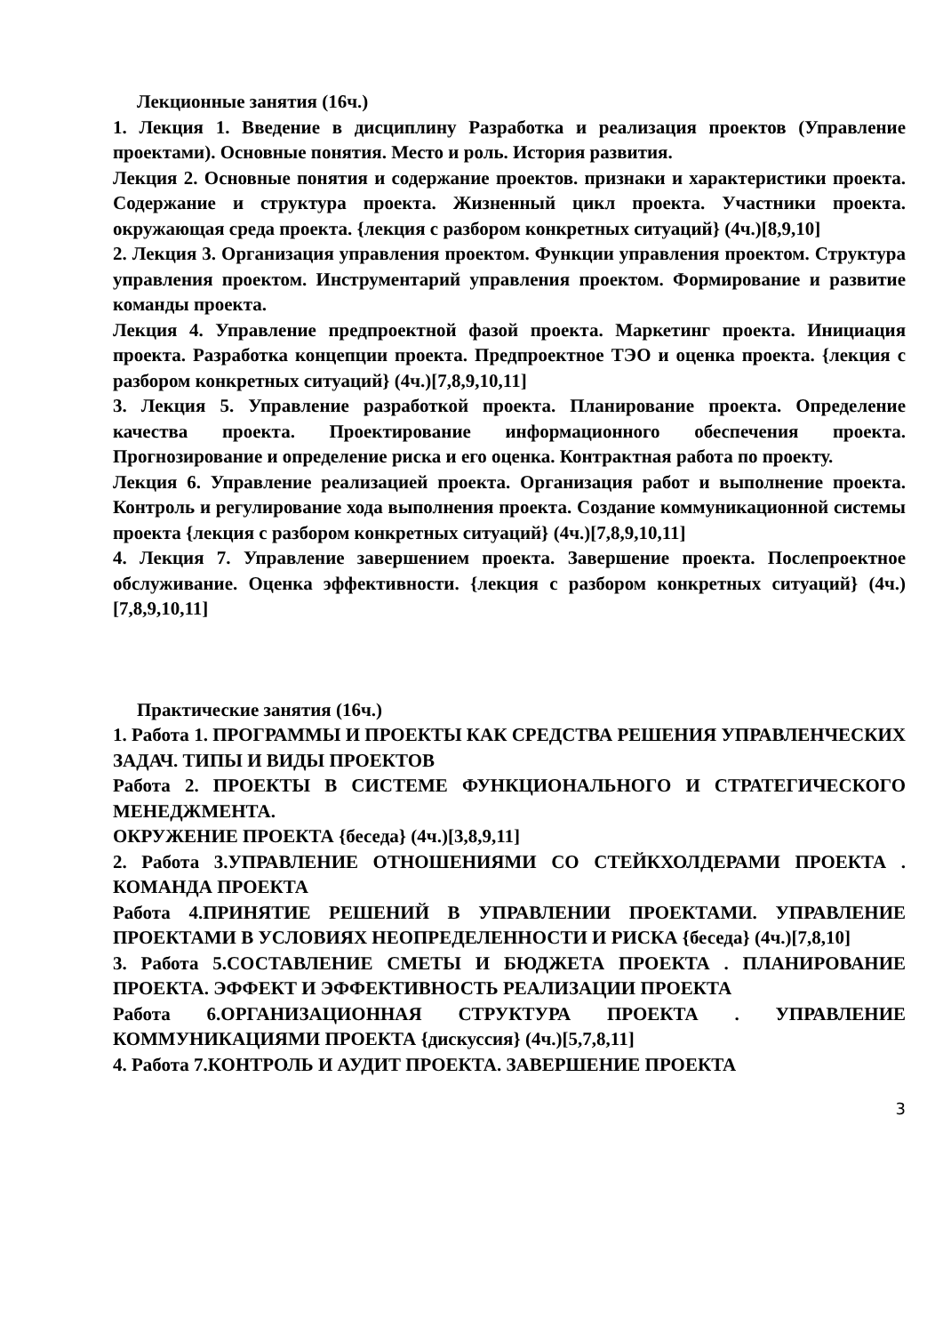Лекционные занятия (16ч.)
1. Лекция 1. Введение в дисциплину Разработка и реализация проектов (Управление проектами). Основные понятия. Место и роль. История развития.
Лекция 2. Основные понятия и содержание проектов. признаки и характеристики проекта. Содержание и структура проекта. Жизненный цикл проекта. Участники проекта. окружающая среда проекта. {лекция с разбором конкретных ситуаций} (4ч.)[8,9,10]
2. Лекция 3. Организация управления проектом. Функции управления проектом. Структура управления проектом. Инструментарий управления проектом. Формирование и развитие команды проекта.
Лекция 4. Управление предпроектной фазой проекта. Маркетинг проекта. Инициация проекта. Разработка концепции проекта. Предпроектное ТЭО и оценка проекта. {лекция с разбором конкретных ситуаций} (4ч.)[7,8,9,10,11]
3. Лекция 5. Управление разработкой проекта. Планирование проекта. Определение качества проекта. Проектирование информационного обеспечения проекта. Прогнозирование и определение риска и его оценка. Контрактная работа по проекту.
Лекция 6. Управление реализацией проекта. Организация работ и выполнение проекта. Контроль и регулирование хода выполнения проекта. Создание коммуникационной системы проекта {лекция с разбором конкретных ситуаций} (4ч.)[7,8,9,10,11]
4. Лекция 7. Управление завершением проекта. Завершение проекта. Послепроектное обслуживание. Оценка эффективности. {лекция с разбором конкретных ситуаций} (4ч.)[7,8,9,10,11]
Практические занятия (16ч.)
1. Работа 1. ПРОГРАММЫ И ПРОЕКТЫ КАК СРЕДСТВА РЕШЕНИЯ УПРАВЛЕНЧЕСКИХ ЗАДАЧ. ТИПЫ И ВИДЫ ПРОЕКТОВ
Работа 2. ПРОЕКТЫ В СИСТЕМЕ ФУНКЦИОНАЛЬНОГО И СТРАТЕГИЧЕСКОГО МЕНЕДЖМЕНТА.
ОКРУЖЕНИЕ ПРОЕКТА {беседа} (4ч.)[3,8,9,11]
2. Работа 3.УПРАВЛЕНИЕ ОТНОШЕНИЯМИ СО СТЕЙКХОЛДЕРАМИ ПРОЕКТА . КОМАНДА ПРОЕКТА
Работа 4.ПРИНЯТИЕ РЕШЕНИЙ В УПРАВЛЕНИИ ПРОЕКТАМИ. УПРАВЛЕНИЕ ПРОЕКТАМИ В УСЛОВИЯХ НЕОПРЕДЕЛЕННОСТИ И РИСКА {беседа} (4ч.)[7,8,10]
3. Работа 5.СОСТАВЛЕНИЕ СМЕТЫ И БЮДЖЕТА ПРОЕКТА . ПЛАНИРОВАНИЕ ПРОЕКТА. ЭФФЕКТ И ЭФФЕКТИВНОСТЬ РЕАЛИЗАЦИИ ПРОЕКТА
Работа 6.ОРГАНИЗАЦИОННАЯ СТРУКТУРА ПРОЕКТА . УПРАВЛЕНИЕ КОММУНИКАЦИЯМИ ПРОЕКТА {дискуссия} (4ч.)[5,7,8,11]
4. Работа 7.КОНТРОЛЬ И АУДИТ ПРОЕКТА. ЗАВЕРШЕНИЕ ПРОЕКТА
3